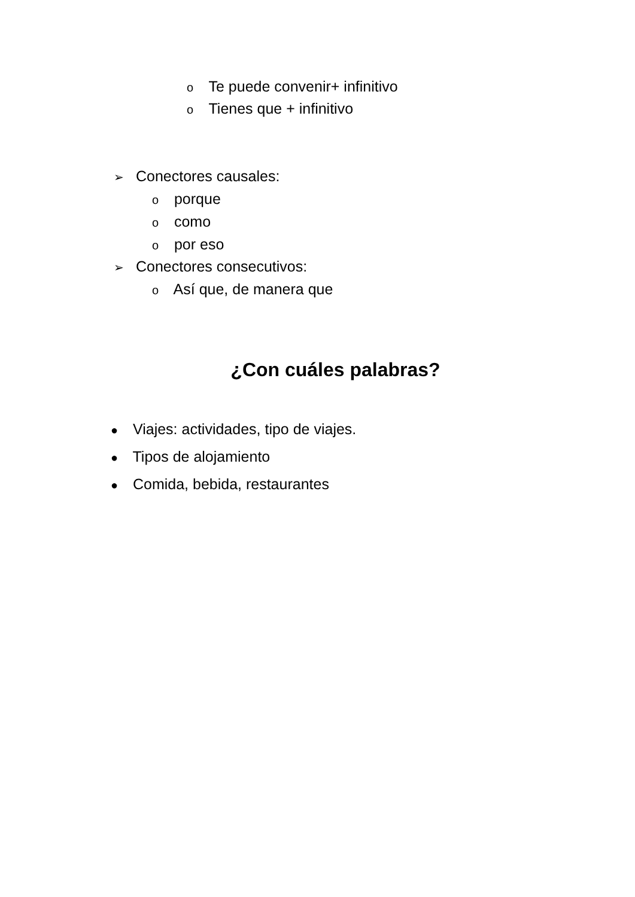o Te puede convenir+ infinitivo
o Tienes que + infinitivo
➢ Conectores causales:
o porque
o como
o por eso
➢ Conectores consecutivos:
o Así que, de manera que
¿Con cuáles palabras?
● Viajes: actividades, tipo de viajes.
● Tipos de alojamiento
● Comida, bebida, restaurantes